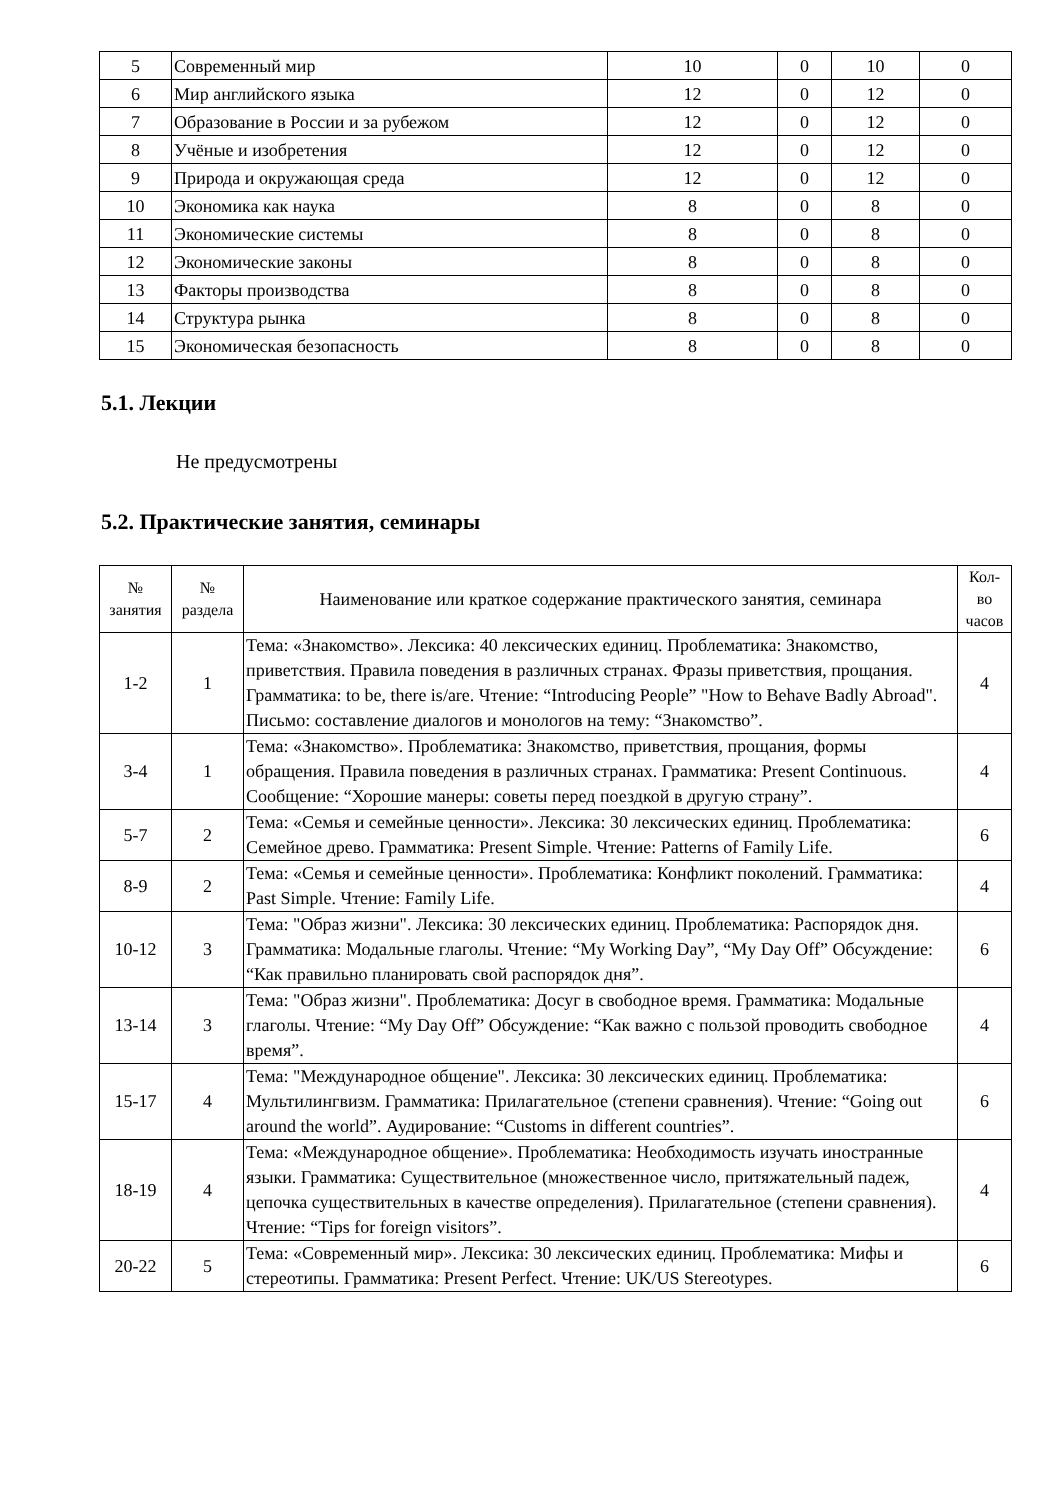| 5 | Современный мир | 10 | 0 | 10 | 0 |
| 6 | Мир английского языка | 12 | 0 | 12 | 0 |
| 7 | Образование в России и за рубежом | 12 | 0 | 12 | 0 |
| 8 | Учёные и изобретения | 12 | 0 | 12 | 0 |
| 9 | Природа и окружающая среда | 12 | 0 | 12 | 0 |
| 10 | Экономика как наука | 8 | 0 | 8 | 0 |
| 11 | Экономические системы | 8 | 0 | 8 | 0 |
| 12 | Экономические законы | 8 | 0 | 8 | 0 |
| 13 | Факторы производства | 8 | 0 | 8 | 0 |
| 14 | Структура рынка | 8 | 0 | 8 | 0 |
| 15 | Экономическая безопасность | 8 | 0 | 8 | 0 |
5.1. Лекции
Не предусмотрены
5.2. Практические занятия, семинары
| № занятия | № раздела | Наименование или краткое содержание практического занятия, семинара | Кол- во часов |
| --- | --- | --- | --- |
| 1-2 | 1 | Тема: «Знакомство». Лексика: 40 лексических единиц. Проблематика: Знакомство, приветствия. Правила поведения в различных странах. Фразы приветствия, прощания. Грамматика: to be, there is/are. Чтение: “Introducing People” "How to Behave Badly Abroad". Письмо: составление диалогов и монологов на тему: “Знакомство”. | 4 |
| 3-4 | 1 | Тема: «Знакомство». Проблематика: Знакомство, приветствия, прощания, формы обращения. Правила поведения в различных странах. Грамматика: Present Continuous. Сообщение: “Хорошие манеры: советы перед поездкой в другую страну”. | 4 |
| 5-7 | 2 | Тема: «Семья и семейные ценности». Лексика: 30 лексических единиц. Проблематика: Семейное древо. Грамматика: Present Simple. Чтение: Patterns of Family Life. | 6 |
| 8-9 | 2 | Тема: «Семья и семейные ценности». Проблематика: Конфликт поколений. Грамматика: Past Simple. Чтение: Family Life. | 4 |
| 10-12 | 3 | Тема: "Образ жизни". Лексика: 30 лексических единиц. Проблематика: Распорядок дня. Грамматика: Модальные глаголы. Чтение: “My Working Day”, “My Day Off” Обсуждение: “Как правильно планировать свой распорядок дня”. | 6 |
| 13-14 | 3 | Тема: "Образ жизни". Проблематика: Досуг в свободное время. Грамматика: Модальные глаголы. Чтение: “My Day Off” Обсуждение: “Как важно с пользой проводить свободное время”. | 4 |
| 15-17 | 4 | Тема: "Международное общение". Лексика: 30 лексических единиц. Проблематика: Мультилингвизм. Грамматика: Прилагательное (степени сравнения). Чтение: “Going out around the world”. Аудирование: “Customs in different countries”. | 6 |
| 18-19 | 4 | Тема: «Международное общение». Проблематика: Необходимость изучать иностранные языки. Грамматика: Существительное (множественное число, притяжательный падеж, цепочка существительных в качестве определения). Прилагательное (степени сравнения). Чтение: “Tips for foreign visitors”. | 4 |
| 20-22 | 5 | Тема: «Современный мир». Лексика: 30 лексических единиц. Проблематика: Мифы и стереотипы. Грамматика: Present Perfect. Чтение: UK/US Stereotypes. | 6 |